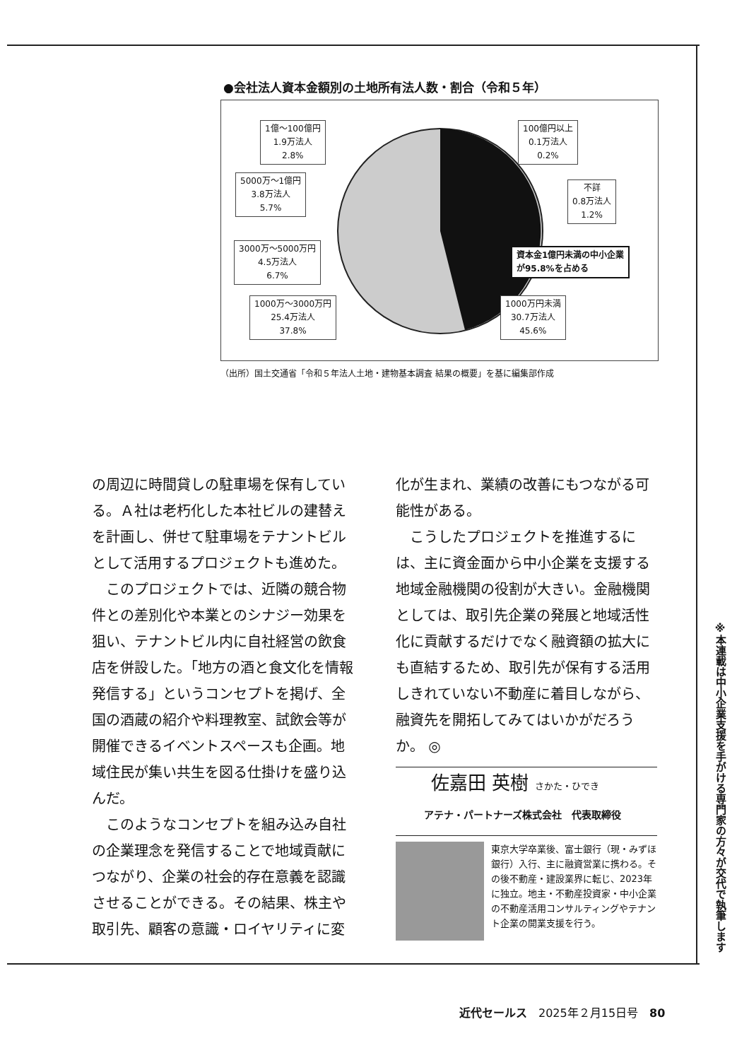●会社法人資本金額別の土地所有法人数・割合（令和５年）
1億～100億円
1.9万法人
2.8%
100億円以上
0.1万法人
0.2%
5000万～1億円
3.8万法人
5.7%
不詳
0.8万法人
1.2%
3000万～5000万円
4.5万法人
6.7%
資本金1億円未満の中小企業
が95.8%を占める
1000万～3000万円
25.4万法人
37.8%
1000万円未満
30.7万法人
45.6%
（出所）国土交通省「令和５年法人土地・建物基本調査 結果の概要」を基に編集部作成
の周辺に時間貸しの駐車場を保有している。Ａ社は老朽化した本社ビルの建替えを計画し、併せて駐車場をテナントビルとして活用するプロジェクトも進めた。
このプロジェクトでは、近隣の競合物件との差別化や本業とのシナジー効果を狙い、テナントビル内に自社経営の飲食店を併設した。「地方の酒と食文化を情報発信する」というコンセプトを掲げ、全国の酒蔵の紹介や料理教室、試飲会等が開催できるイベントスペースも企画。地域住民が集い共生を図る仕掛けを盛り込んだ。
このようなコンセプトを組み込み自社の企業理念を発信することで地域貢献につながり、企業の社会的存在意義を認識させることができる。その結果、株主や取引先、顧客の意識・ロイヤリティに変
化が生まれ、業績の改善にもつながる可能性がある。
こうしたプロジェクトを推進するには、主に資金面から中小企業を支援する地域金融機関の役割が大きい。金融機関としては、取引先企業の発展と地域活性化に貢献するだけでなく融資額の拡大にも直結するため、取引先が保有する活用しきれていない不動産に着目しながら、融資先を開拓してみてはいかがだろうか。 ◎
佐嘉田 英樹 さかた・ひでき
アテナ・パートナーズ株式会社　代表取締役
東京大学卒業後、富士銀行（現・みずほ銀行）入行、主に融資営業に携わる。その後不動産・建設業界に転じ、2023年に独立。地主・不動産投資家・中小企業の不動産活用コンサルティングやテナント企業の開業支援を行う。
※本連載は中小企業支援を手がける専門家の方々が交代で執筆します
近代セールス　2025年２月15日号　80